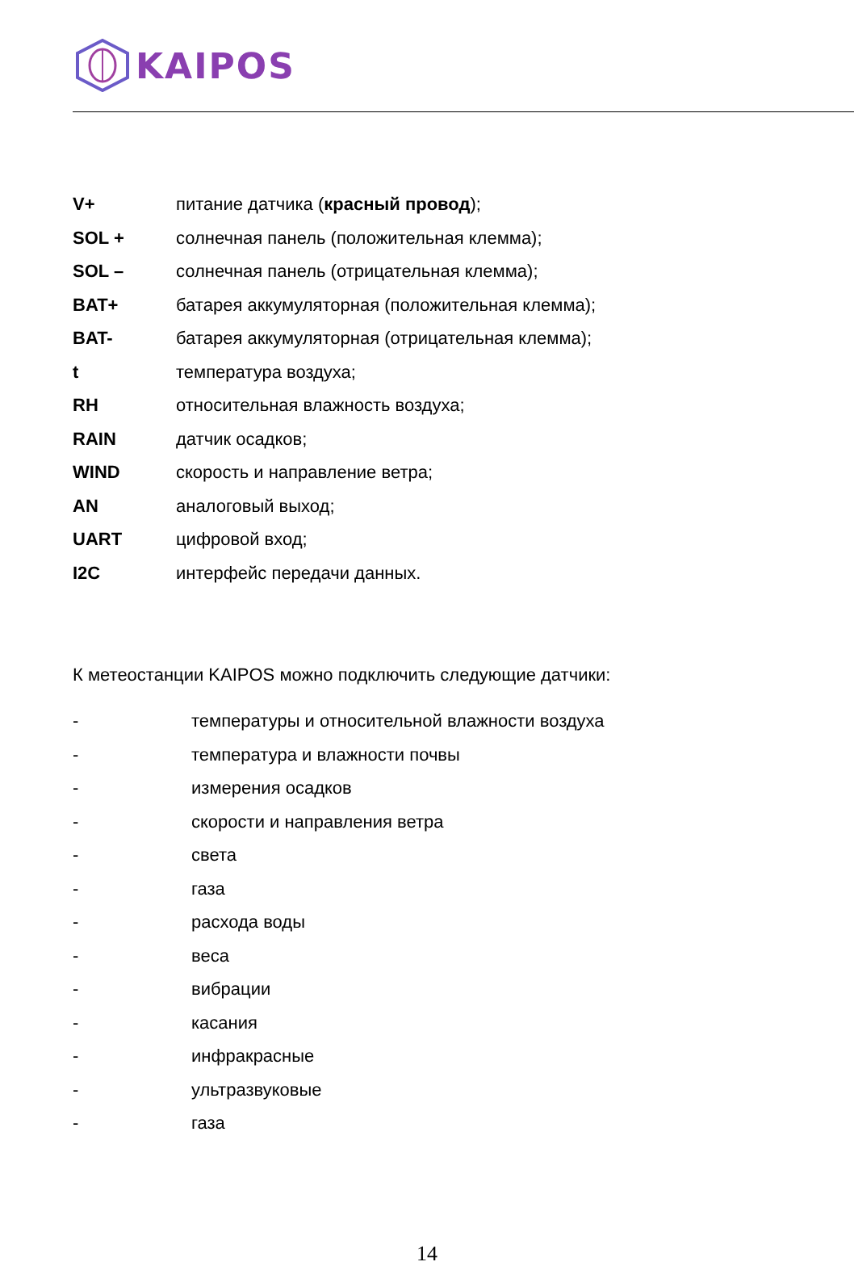KAIPOS
V+ питание датчика (красный провод);
SOL + солнечная панель (положительная клемма);
SOL – солнечная панель (отрицательная клемма);
BAT+ батарея аккумуляторная (положительная клемма);
BAT- батарея аккумуляторная (отрицательная клемма);
t температура воздуха;
RH относительная влажность воздуха;
RAIN датчик осадков;
WIND скорость и направление ветра;
AN аналоговый выход;
UART цифровой вход;
I2C интерфейс передачи данных.
К метеостанции KAIPOS можно подключить следующие датчики:
- температуры и относительной влажности воздуха
- температура и влажности почвы
- измерения осадков
- скорости и направления ветра
- света
- газа
- расхода воды
- веса
- вибрации
- касания
- инфракрасные
- ультразвуковые
- газа
14